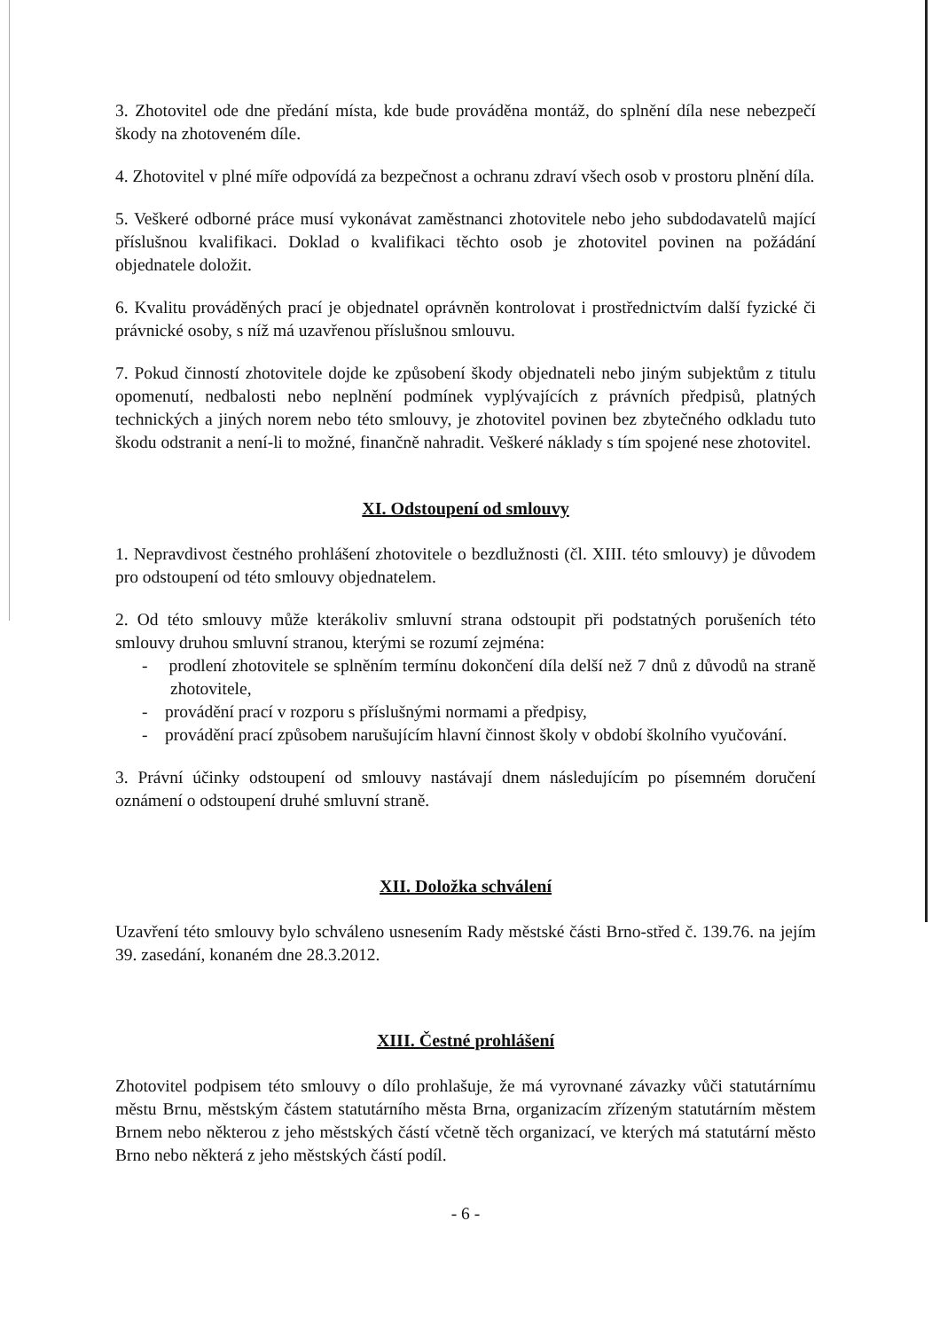3. Zhotovitel ode dne předání místa, kde bude prováděna montáž, do splnění díla nese nebezpečí škody na zhotoveném díle.
4. Zhotovitel v plné míře odpovídá za bezpečnost a ochranu zdraví všech osob v prostoru plnění díla.
5. Veškeré odborné práce musí vykonávat zaměstnanci zhotovitele nebo jeho subdodavatelů mající příslušnou kvalifikaci. Doklad o kvalifikaci těchto osob je zhotovitel povinen na požádání objednatele doložit.
6. Kvalitu prováděných prací je objednatel oprávněn kontrolovat i prostřednictvím další fyzické či právnické osoby, s níž má uzavřenou příslušnou smlouvu.
7. Pokud činností zhotovitele dojde ke způsobení škody objednateli nebo jiným subjektům z titulu opomenutí, nedbalosti nebo neplnění podmínek vyplývajících z právních předpisů, platných technických a jiných norem nebo této smlouvy, je zhotovitel povinen bez zbytečného odkladu tuto škodu odstranit a není-li to možné, finančně nahradit. Veškeré náklady s tím spojené nese zhotovitel.
XI. Odstoupení od smlouvy
1. Nepravdivost čestného prohlášení zhotovitele o bezdlužnosti (čl. XIII. této smlouvy) je důvodem pro odstoupení od této smlouvy objednatelem.
2. Od této smlouvy může kterákoliv smluvní strana odstoupit při podstatných porušeních této smlouvy druhou smluvní stranou, kterými se rozumí zejména:
- prodlení zhotovitele se splněním termínu dokončení díla delší než 7 dnů z důvodů na straně zhotovitele,
- provádění prací v rozporu s příslušnými normami a předpisy,
- provádění prací způsobem narušujícím hlavní činnost školy v období školního vyučování.
3. Právní účinky odstoupení od smlouvy nastávají dnem následujícím po písemném doručení oznámení o odstoupení druhé smluvní straně.
XII. Doložka schválení
Uzavření této smlouvy bylo schváleno usnesením Rady městské části Brno-střed č. 139.76. na jejím 39. zasedání, konaném dne 28.3.2012.
XIII. Čestné prohlášení
Zhotovitel podpisem této smlouvy o dílo prohlašuje, že má vyrovnané závazky vůči statutárnímu městu Brnu, městským částem statutárního města Brna, organizacím zřízeným statutárním městem Brnem nebo některou z jeho městských částí včetně těch organizací, ve kterých má statutární město Brno nebo některá z jeho městských částí podíl.
- 6 -